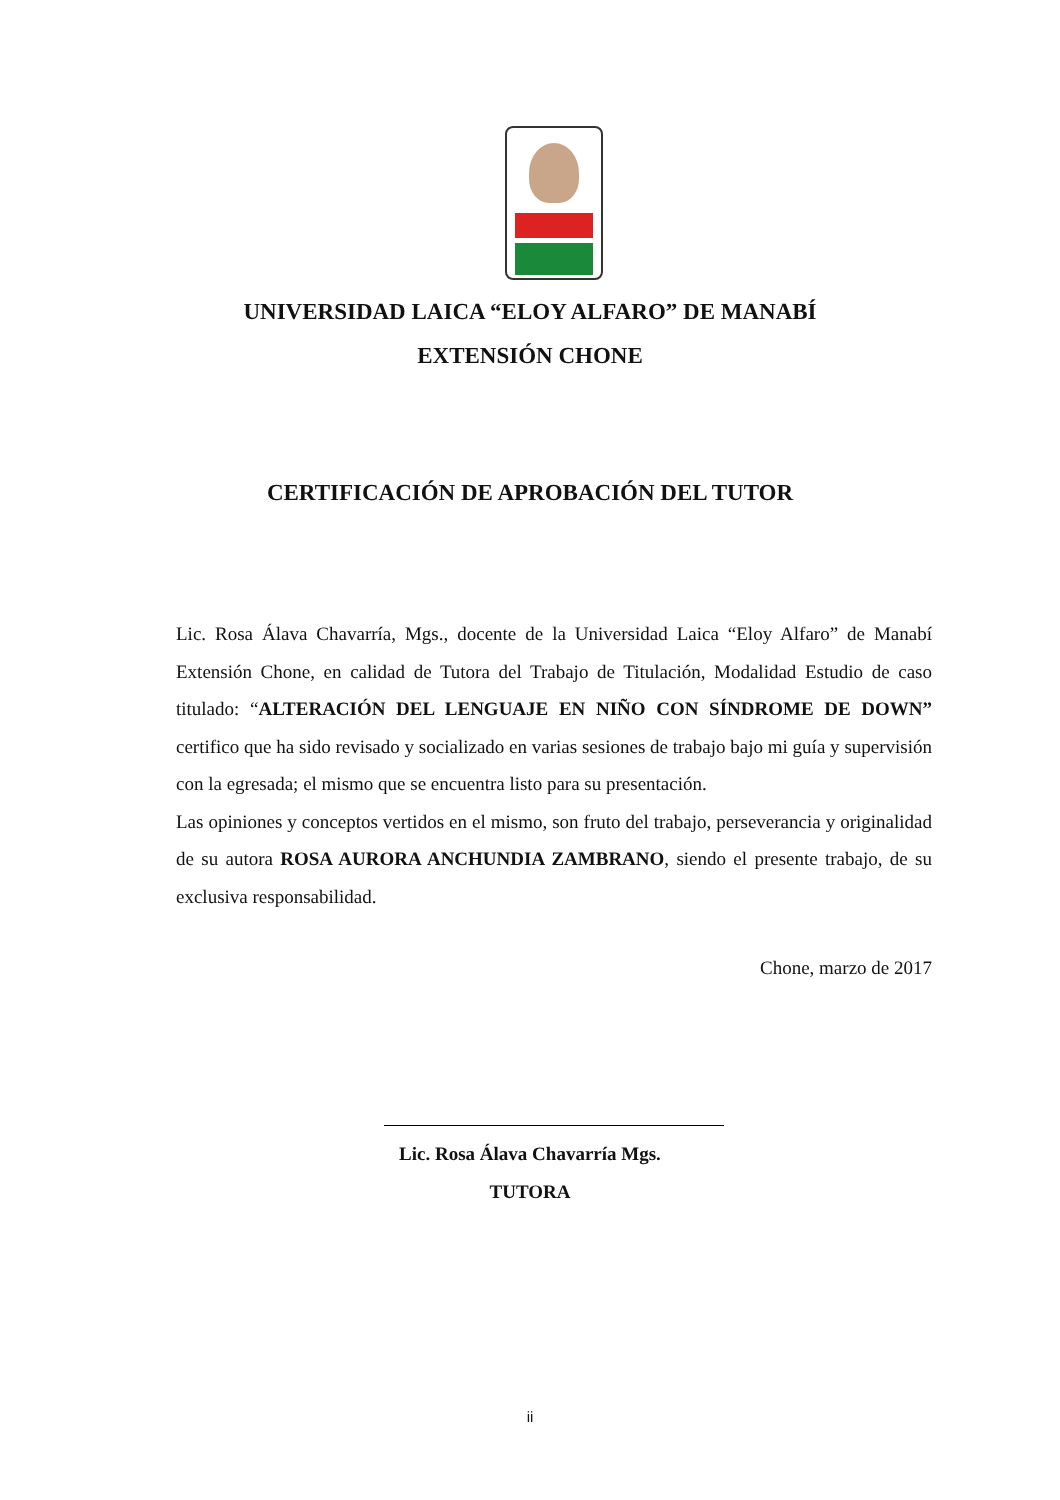UNIVERSIDAD LAICA “ELOY ALFARO” DE MANABÍ
EXTENSIÓN CHONE
CERTIFICACIÓN DE APROBACIÓN DEL TUTOR
Lic. Rosa Álava Chavarría, Mgs., docente de la Universidad Laica “Eloy Alfaro” de Manabí Extensión Chone, en calidad de Tutora del Trabajo de Titulación, Modalidad Estudio de caso titulado: “ALTERACIÓN DEL LENGUAJE EN NIÑO CON SÍNDROME DE DOWN” certifico que ha sido revisado y socializado en varias sesiones de trabajo bajo mi guía y supervisión con la egresada; el mismo que se encuentra listo para su presentación.
Las opiniones y conceptos vertidos en el mismo, son fruto del trabajo, perseverancia y originalidad de su autora ROSA AURORA ANCHUNDIA ZAMBRANO, siendo el presente trabajo, de su exclusiva responsabilidad.
Chone, marzo de 2017
Lic. Rosa Álava Chavarría Mgs.
TUTORA
ii